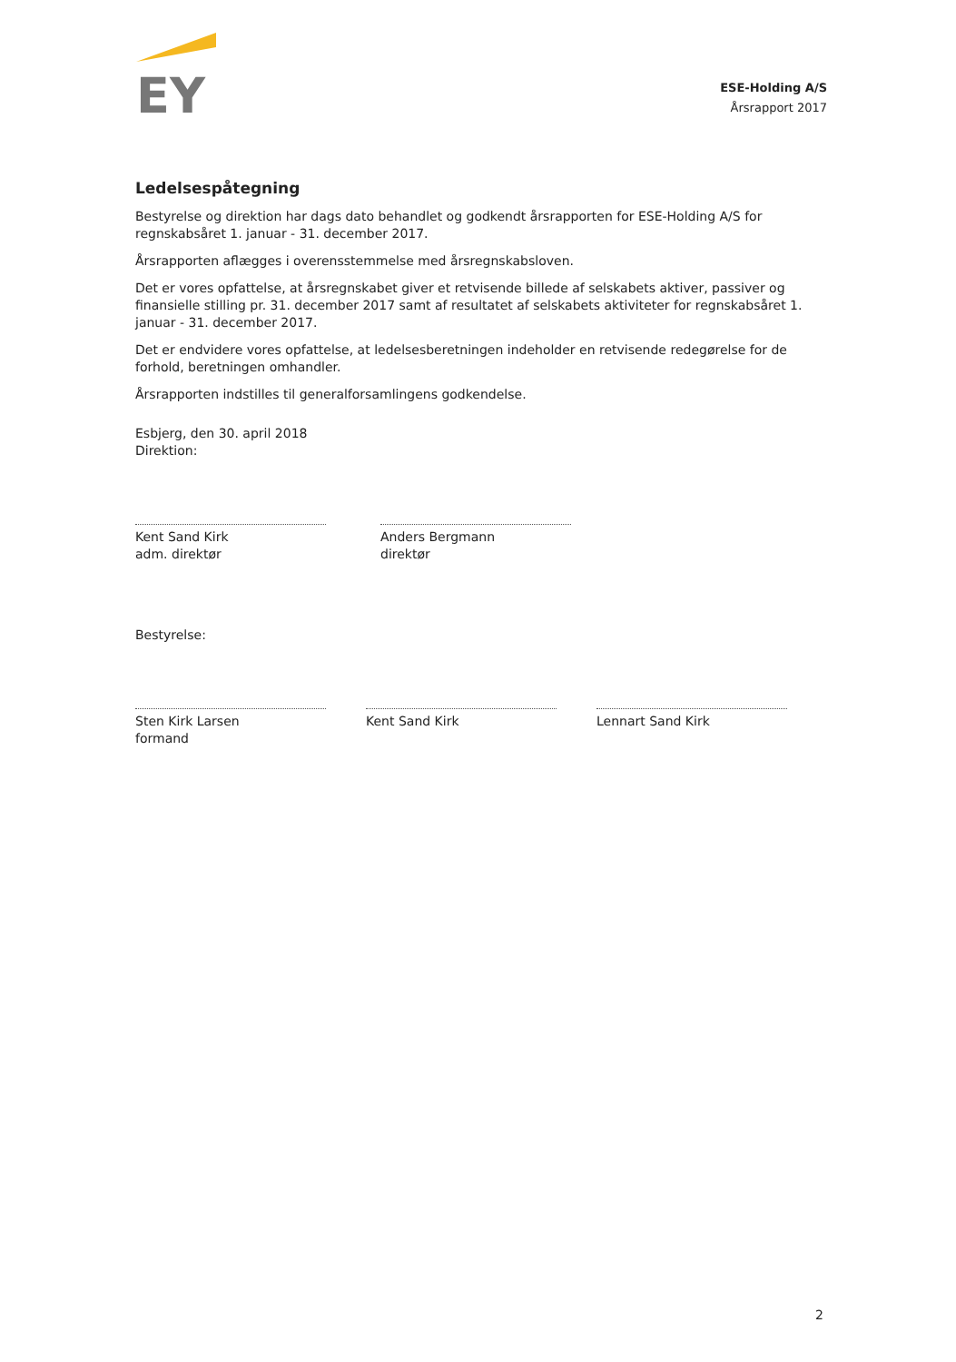EY
ESE-Holding A/S
Årsrapport 2017
Ledelsespåtegning
Bestyrelse og direktion har dags dato behandlet og godkendt årsrapporten for ESE-Holding A/S for regnskabsåret 1. januar - 31. december 2017.
Årsrapporten aflægges i overensstemmelse med årsregnskabsloven.
Det er vores opfattelse, at årsregnskabet giver et retvisende billede af selskabets aktiver, passiver og finansielle stilling pr. 31. december 2017 samt af resultatet af selskabets aktiviteter for regnskabsåret 1. januar - 31. december 2017.
Det er endvidere vores opfattelse, at ledelsesberetningen indeholder en retvisende redegørelse for de forhold, beretningen omhandler.
Årsrapporten indstilles til generalforsamlingens godkendelse.
Esbjerg, den 30. april 2018
Direktion:
Kent Sand Kirk
adm. direktør
Anders Bergmann
direktør
Bestyrelse:
Sten Kirk Larsen
formand
Kent Sand Kirk Lennart Sand Kirk
2